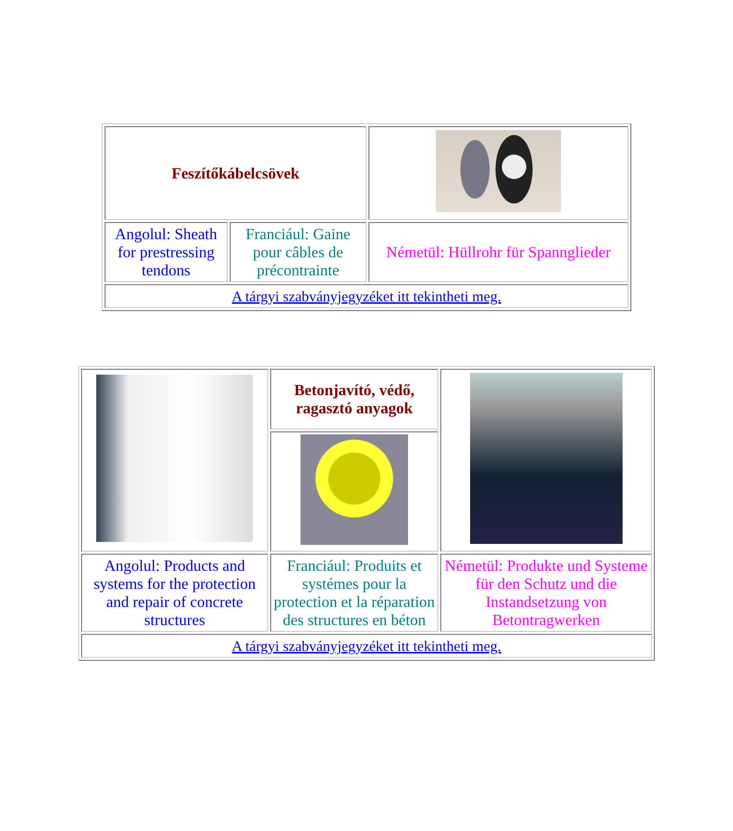| Feszítőkábelcsövek | | |
| Angolul: Sheath for prestressing tendons | Franciául: Gaine pour câbles de précontrainte | Németül: Hüllrohr für Spannglieder |
| A tárgyi szabványjegyzéket itt tekintheti meg. | | |
| | Betonjavító, védő, ragasztó anyagok | |
| Angolul: Products and systems for the protection and repair of concrete structures | Franciául: Produits et systémes pour la protection et la réparation des structures en béton | Németül: Produkte und Systeme für den Schutz und die Instandsetzung von Betontragwerken |
| A tárgyi szabványjegyzéket itt tekintheti meg. | | |